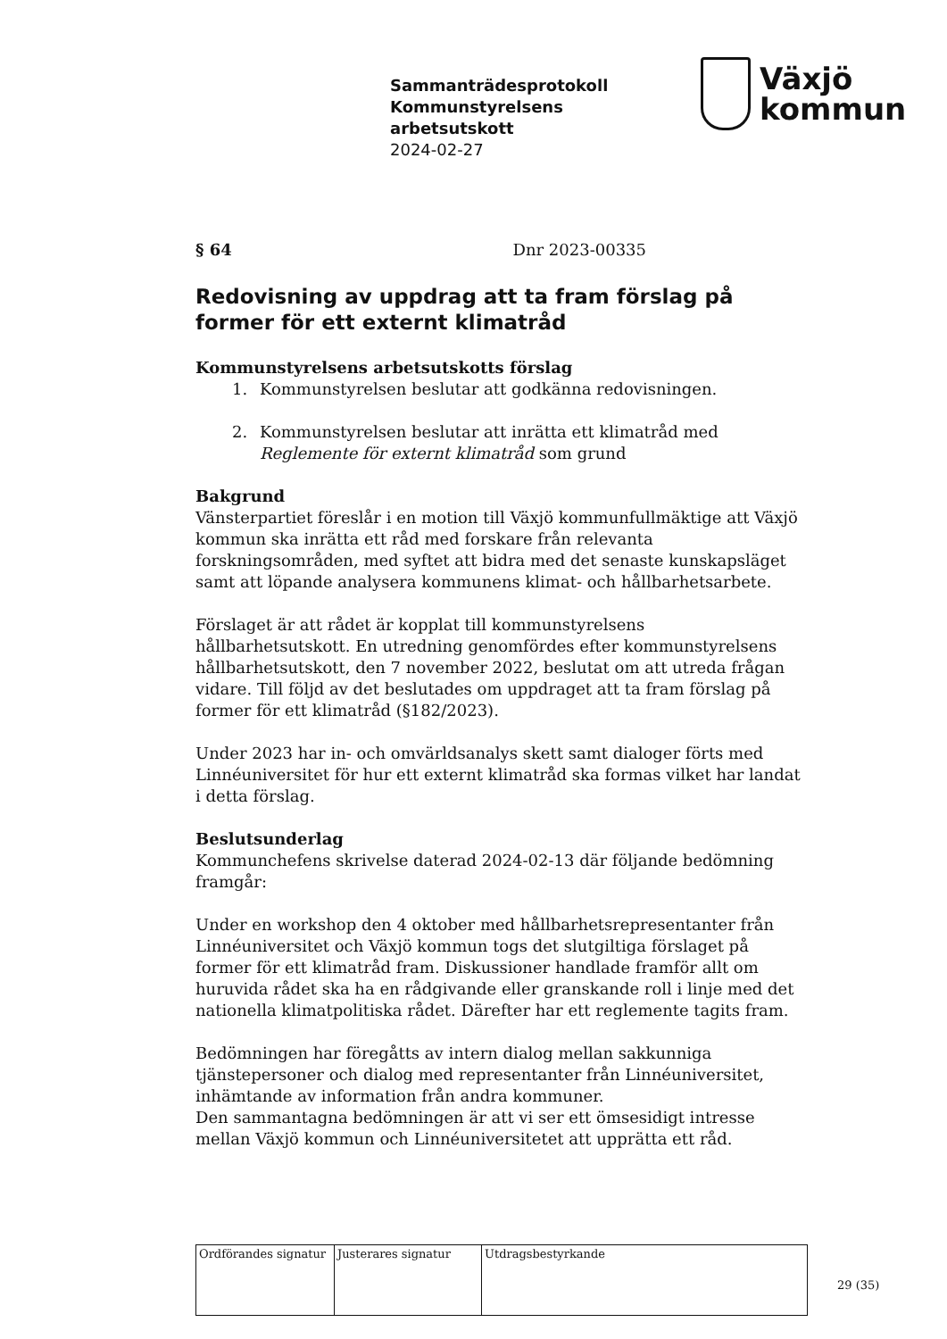Sammanträdesprotokoll
Kommunstyrelsens
arbetsutskott
2024-02-27
Växjö
kommun
§ 64 Dnr 2023-00335
Redovisning av uppdrag att ta fram förslag på former för ett externt klimatråd
Kommunstyrelsens arbetsutskotts förslag
1. Kommunstyrelsen beslutar att godkänna redovisningen.
2. Kommunstyrelsen beslutar att inrätta ett klimatråd med Reglemente för externt klimatråd som grund
Bakgrund
Vänsterpartiet föreslår i en motion till Växjö kommunfullmäktige att Växjö kommun ska inrätta ett råd med forskare från relevanta forskningsområden, med syftet att bidra med det senaste kunskapsläget samt att löpande analysera kommunens klimat- och hållbarhetsarbete.
Förslaget är att rådet är kopplat till kommunstyrelsens hållbarhetsutskott. En utredning genomfördes efter kommunstyrelsens hållbarhetsutskott, den 7 november 2022, beslutat om att utreda frågan vidare. Till följd av det beslutades om uppdraget att ta fram förslag på former för ett klimatråd (§182/2023).
Under 2023 har in- och omvärldsanalys skett samt dialoger förts med Linnéuniversitet för hur ett externt klimatråd ska formas vilket har landat i detta förslag.
Beslutsunderlag
Kommunchefens skrivelse daterad 2024-02-13 där följande bedömning framgår:
Under en workshop den 4 oktober med hållbarhetsrepresentanter från Linnéuniversitet och Växjö kommun togs det slutgiltiga förslaget på former för ett klimatråd fram. Diskussioner handlade framför allt om huruvida rådet ska ha en rådgivande eller granskande roll i linje med det nationella klimatpolitiska rådet. Därefter har ett reglemente tagits fram.
Bedömningen har föregåtts av intern dialog mellan sakkunniga tjänstepersoner och dialog med representanter från Linnéuniversitet, inhämtande av information från andra kommuner.
Den sammantagna bedömningen är att vi ser ett ömsesidigt intresse mellan Växjö kommun och Linnéuniversitetet att upprätta ett råd.
| Ordförandes signatur | Justerares signatur | Utdragsbestyrkande |
29 (35)